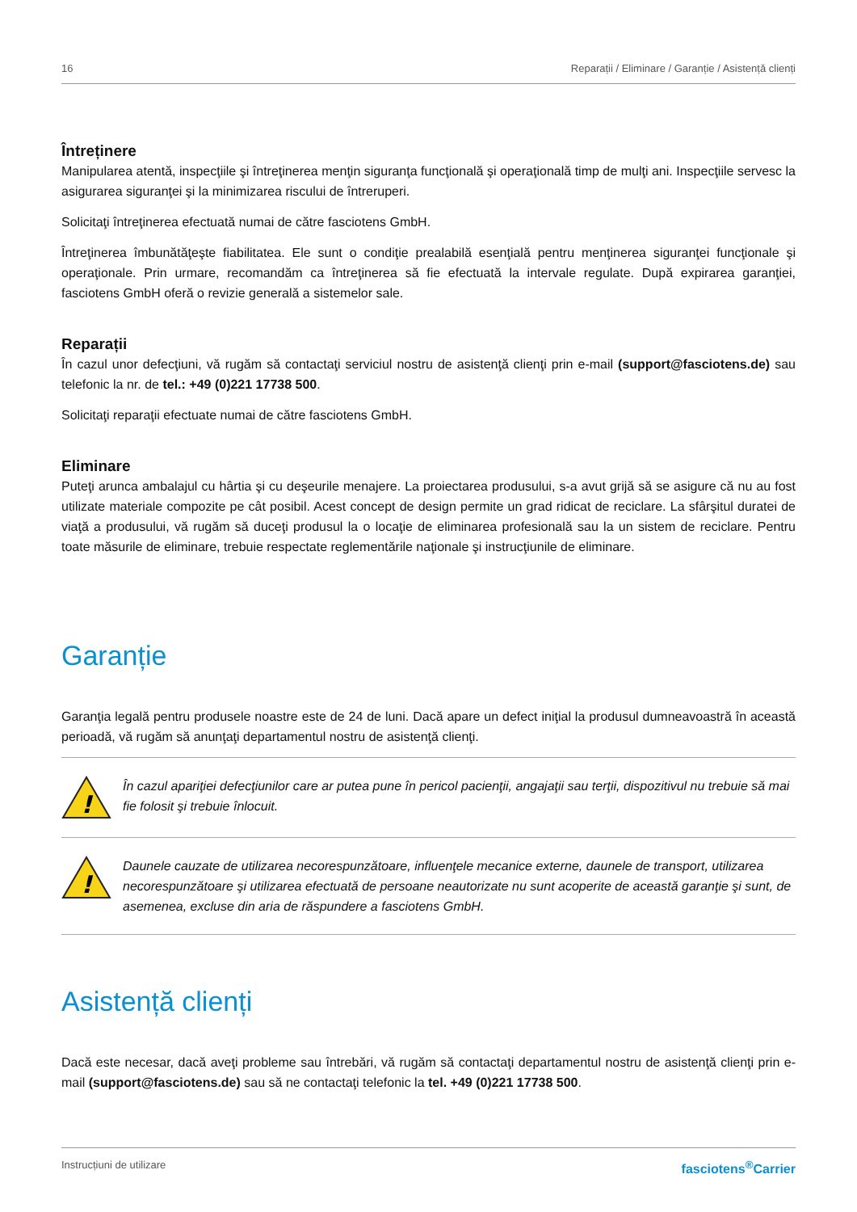16 Reparații / Eliminare / Garanție / Asistență clienți
Întreținere
Manipularea atentă, inspecţiile şi întreţinerea menţin siguranţa funcţională şi operaţională timp de mulţi ani. Inspecţiile servesc la asigurarea siguranţei şi la minimizarea riscului de întreruperi.
Solicitaţi întreţinerea efectuată numai de către fasciotens GmbH.
Întreţinerea îmbunătăţeşte fiabilitatea. Ele sunt o condiţie prealabilă esenţială pentru menţinerea siguranţei funcţionale şi operaţionale. Prin urmare, recomandăm ca întreţinerea să fie efectuată la intervale regulate. După expirarea garanţiei, fasciotens GmbH oferă o revizie generală a sistemelor sale.
Reparații
În cazul unor defecţiuni, vă rugăm să contactaţi serviciul nostru de asistenţă clienţi prin e-mail (support@fasciotens.de) sau telefonic la nr. de tel.: +49 (0)221 17738 500.
Solicitaţi reparaţii efectuate numai de către fasciotens GmbH.
Eliminare
Puteţi arunca ambalajul cu hârtia şi cu deşeurile menajere. La proiectarea produsului, s-a avut grijă să se asigure că nu au fost utilizate materiale compozite pe cât posibil. Acest concept de design permite un grad ridicat de reciclare. La sfârşitul duratei de viaţă a produsului, vă rugăm să duceţi produsul la o locaţie de eliminarea profesională sau la un sistem de reciclare. Pentru toate măsurile de eliminare, trebuie respectate reglementările naţionale şi instrucţiunile de eliminare.
Garanție
Garanţia legală pentru produsele noastre este de 24 de luni. Dacă apare un defect iniţial la produsul dumneavoastră în această perioadă, vă rugăm să anunţaţi departamentul nostru de asistenţă clienţi.
!
În cazul apariţiei defecţiunilor care ar putea pune în pericol pacienţii, angajaţii sau terţii, dispozitivul nu trebuie să mai fie folosit şi trebuie înlocuit.
!
Daunele cauzate de utilizarea necorespunzătoare, influenţele mecanice externe, daunele de transport, utilizarea necorespunzătoare şi utilizarea efectuată de persoane neautorizate nu sunt acoperite de această garanţie şi sunt, de asemenea, excluse din aria de răspundere a fasciotens GmbH.
Asistență clienți
Dacă este necesar, dacă aveţi probleme sau întrebări, vă rugăm să contactaţi departamentul nostru de asistenţă clienţi prin e-mail (support@fasciotens.de) sau să ne contactaţi telefonic la tel. +49 (0)221 17738 500.
Instrucțiuni de utilizare fasciotens<sup>®</sup>Carrier